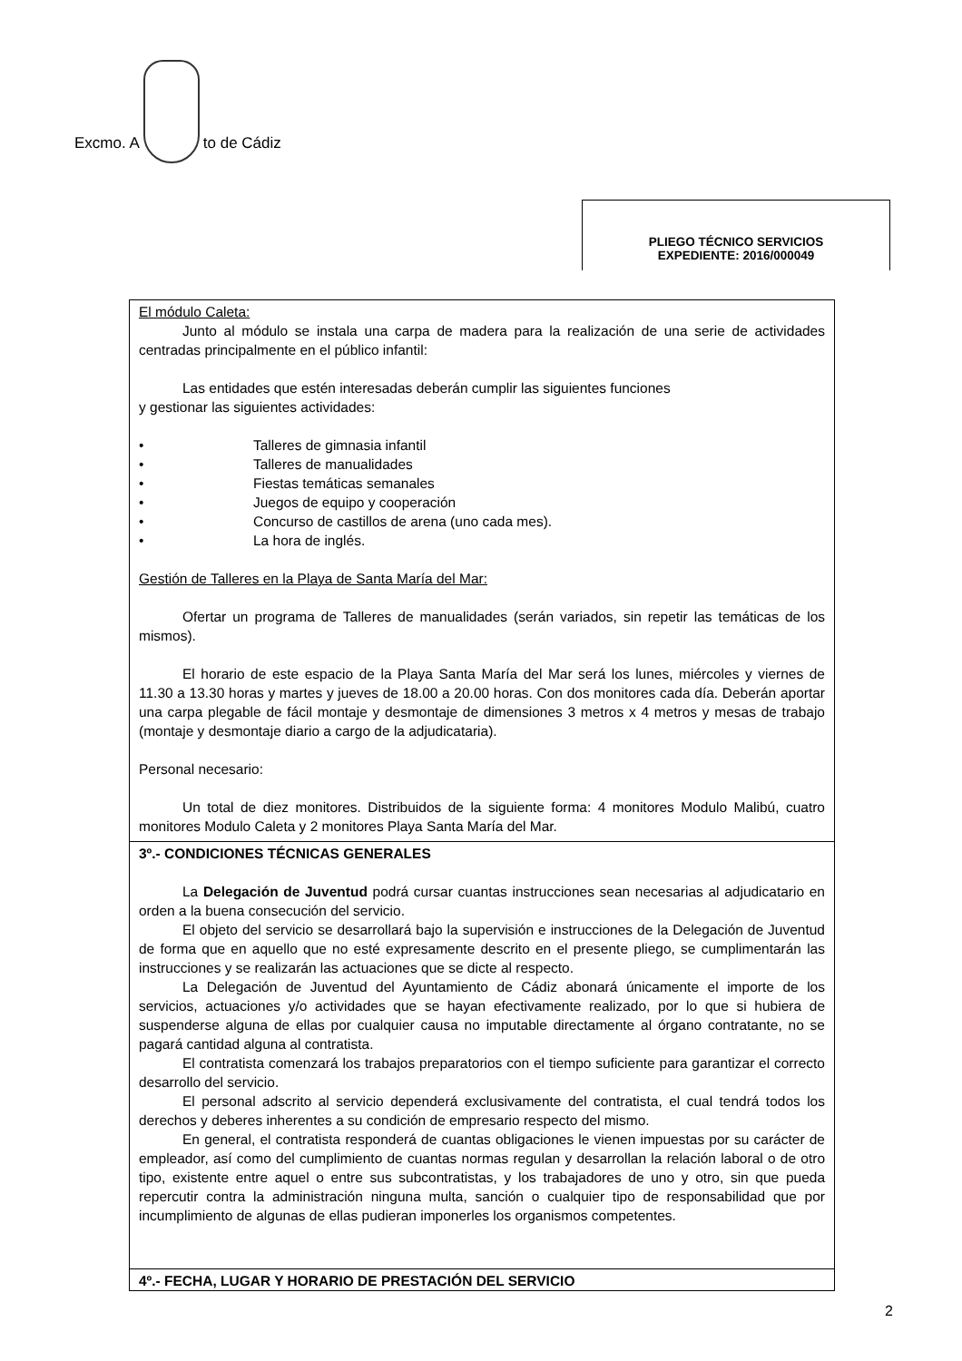Excmo. A
to de Cádiz
PLIEGO TÉCNICO SERVICIOS
EXPEDIENTE: 2016/000049
El módulo Caleta:
Junto al módulo se instala una carpa de madera para la realización de una serie de actividades centradas principalmente en el público infantil:
Las entidades que estén interesadas deberán cumplir las siguientes funciones
y gestionar las siguientes actividades:
• Talleres de gimnasia infantil
• Talleres de manualidades
• Fiestas temáticas semanales
• Juegos de equipo y cooperación
• Concurso de castillos de arena (uno cada mes).
• La hora de inglés.
Gestión de Talleres en la Playa de Santa María del Mar:
Ofertar un programa de Talleres de manualidades (serán variados, sin repetir las temáticas de los mismos).
El horario de este espacio de la Playa Santa María del Mar será los lunes, miércoles y viernes de 11.30 a 13.30 horas y martes y jueves de 18.00 a 20.00 horas. Con dos monitores cada día. Deberán aportar una carpa plegable de fácil montaje y desmontaje de dimensiones 3 metros x 4 metros y mesas de trabajo (montaje y desmontaje diario a cargo de la adjudicataria).
Personal necesario:
Un total de diez monitores. Distribuidos de la siguiente forma: 4 monitores Modulo Malibú, cuatro monitores Modulo Caleta y 2 monitores Playa Santa María del Mar.
3º.- CONDICIONES TÉCNICAS GENERALES
La Delegación de Juventud podrá cursar cuantas instrucciones sean necesarias al adjudicatario en orden a la buena consecución del servicio.
El objeto del servicio se desarrollará bajo la supervisión e instrucciones de la Delegación de Juventud de forma que en aquello que no esté expresamente descrito en el presente pliego, se cumplimentarán las instrucciones y se realizarán las actuaciones que se dicte al respecto.
La Delegación de Juventud del Ayuntamiento de Cádiz abonará únicamente el importe de los servicios, actuaciones y/o actividades que se hayan efectivamente realizado, por lo que si hubiera de suspenderse alguna de ellas por cualquier causa no imputable directamente al órgano contratante, no se pagará cantidad alguna al contratista.
El contratista comenzará los trabajos preparatorios con el tiempo suficiente para garantizar el correcto desarrollo del servicio.
El personal adscrito al servicio dependerá exclusivamente del contratista, el cual tendrá todos los derechos y deberes inherentes a su condición de empresario respecto del mismo.
En general, el contratista responderá de cuantas obligaciones le vienen impuestas por su carácter de empleador, así como del cumplimiento de cuantas normas regulan y desarrollan la relación laboral o de otro tipo, existente entre aquel o entre sus subcontratistas, y los trabajadores de uno y otro, sin que pueda repercutir contra la administración ninguna multa, sanción o cualquier tipo de responsabilidad que por incumplimiento de algunas de ellas pudieran imponerles los organismos competentes.
4º.- FECHA, LUGAR Y HORARIO DE PRESTACIÓN DEL SERVICIO
2